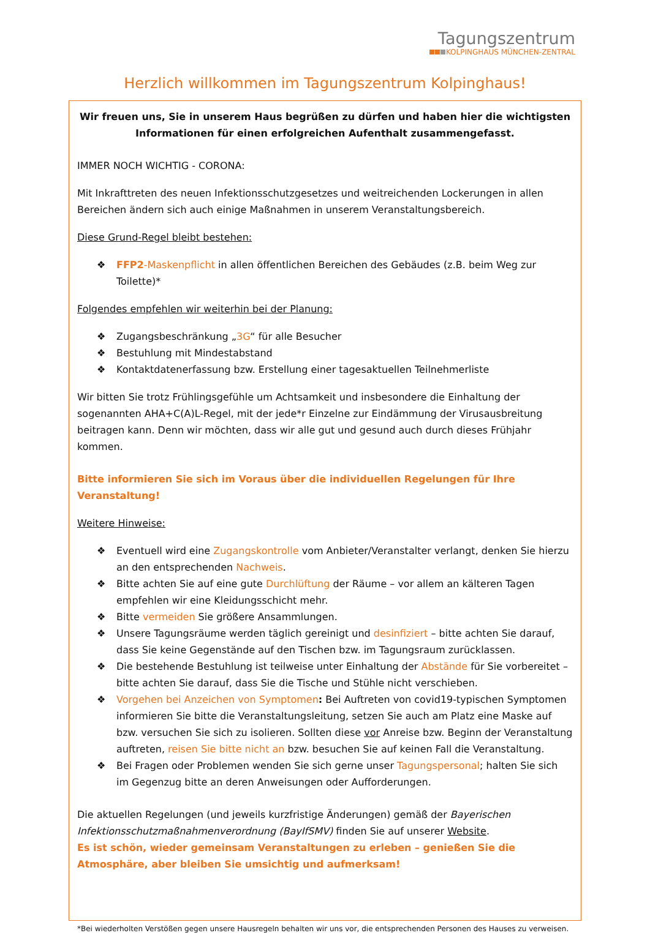Tagungszentrum
KOLPINGHAUS MÜNCHEN-ZENTRAL
Herzlich willkommen im Tagungszentrum Kolpinghaus!
Wir freuen uns, Sie in unserem Haus begrüßen zu dürfen und haben hier die wichtigsten Informationen für einen erfolgreichen Aufenthalt zusammengefasst.
IMMER NOCH WICHTIG - CORONA:
Mit Inkrafttreten des neuen Infektionsschutzgesetzes und weitreichenden Lockerungen in allen Bereichen ändern sich auch einige Maßnahmen in unserem Veranstaltungsbereich.
Diese Grund-Regel bleibt bestehen:
❖ FFP2-Maskenpflicht in allen öffentlichen Bereichen des Gebäudes (z.B. beim Weg zur Toilette)*
Folgendes empfehlen wir weiterhin bei der Planung:
❖ Zugangsbeschränkung „3G“ für alle Besucher
❖ Bestuhlung mit Mindestabstand
❖ Kontaktdatenerfassung bzw. Erstellung einer tagesaktuellen Teilnehmerliste
Wir bitten Sie trotz Frühlingsgefühle um Achtsamkeit und insbesondere die Einhaltung der sogenannten AHA+C(A)L-Regel, mit der jede*r Einzelne zur Eindämmung der Virusausbreitung beitragen kann. Denn wir möchten, dass wir alle gut und gesund auch durch dieses Frühjahr kommen.
Bitte informieren Sie sich im Voraus über die individuellen Regelungen für Ihre Veranstaltung!
Weitere Hinweise:
❖ Eventuell wird eine Zugangskontrolle vom Anbieter/Veranstalter verlangt, denken Sie hierzu an den entsprechenden Nachweis.
❖ Bitte achten Sie auf eine gute Durchlüftung der Räume – vor allem an kälteren Tagen empfehlen wir eine Kleidungsschicht mehr.
❖ Bitte vermeiden Sie größere Ansammlungen.
❖ Unsere Tagungsräume werden täglich gereinigt und desinfiziert – bitte achten Sie darauf, dass Sie keine Gegenstände auf den Tischen bzw. im Tagungsraum zurücklassen.
❖ Die bestehende Bestuhlung ist teilweise unter Einhaltung der Abstände für Sie vorbereitet – bitte achten Sie darauf, dass Sie die Tische und Stühle nicht verschieben.
❖ Vorgehen bei Anzeichen von Symptomen: Bei Auftreten von covid19-typischen Symptomen informieren Sie bitte die Veranstaltungsleitung, setzen Sie auch am Platz eine Maske auf bzw. versuchen Sie sich zu isolieren. Sollten diese vor Anreise bzw. Beginn der Veranstaltung auftreten, reisen Sie bitte nicht an bzw. besuchen Sie auf keinen Fall die Veranstaltung.
❖ Bei Fragen oder Problemen wenden Sie sich gerne unser Tagungspersonal; halten Sie sich im Gegenzug bitte an deren Anweisungen oder Aufforderungen.
Die aktuellen Regelungen (und jeweils kurzfristige Änderungen) gemäß der Bayerischen Infektionsschutzmaßnahmenverordnung (BayIfSMV) finden Sie auf unserer Website.
Es ist schön, wieder gemeinsam Veranstaltungen zu erleben – genießen Sie die Atmosphäre, aber bleiben Sie umsichtig und aufmerksam!
*Bei wiederholten Verstößen gegen unsere Hausregeln behalten wir uns vor, die entsprechenden Personen des Hauses zu verweisen.